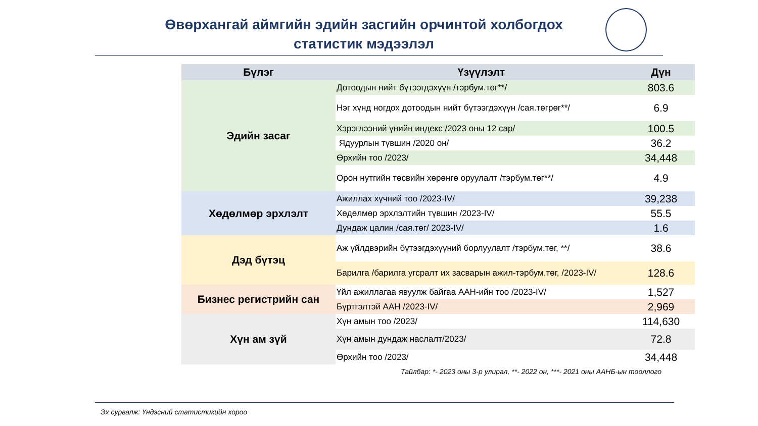Өвөрхангай аймгийн эдийн засгийн орчинтой холбогдох
статистик мэдээлэл
| Бүлэг | Үзүүлэлт | Дүн |
| --- | --- | --- |
| Эдийн засаг | Дотоодын нийт бүтээгдэхүүн /тэрбум.төг**/ | 803.6 |
| | Нэг хүнд ногдох дотоодын нийт бүтээгдэхүүн /сая.төгрөг**/ | 6.9 |
| | Хэрэглээний үнийн индекс /2023 оны 12 сар/ | 100.5 |
| | Ядуурлын түвшин /2020 он/ | 36.2 |
| | Өрхийн тоо /2023/ | 34,448 |
| | Орон нутгийн төсвийн хөрөнгө оруулалт /тэрбум.төг**/ | 4.9 |
| Хөдөлмөр эрхлэлт | Ажиллах хүчний тоо /2023-IV/ | 39,238 |
| | Хөдөлмөр эрхлэлтийн түвшин /2023-IV/ | 55.5 |
| | Дундаж цалин /сая.төг/ 2023-IV/ | 1.6 |
| Дэд бүтэц | Аж үйлдвэрийн бүтээгдэхүүний борлуулалт /тэрбум.төг, **/ | 38.6 |
| | Барилга /барилга угсралт их засварын ажил-тэрбум.төг, /2023-IV/ | 128.6 |
| Бизнес регистрийн сан | Үйл ажиллагаа явуулж байгаа ААН-ийн тоо /2023-IV/ | 1,527 |
| | Бүртгэлтэй ААН /2023-IV/ | 2,969 |
| Хүн ам зүй | Хүн амын тоо /2023/ | 114,630 |
| | Хүн амын дундаж наслалт/2023/ | 72.8 |
| | Өрхийн тоо /2023/ | 34,448 |
Тайлбар: *- 2023 оны 3-р улирал, **- 2022 он, ***- 2021 оны ААНБ-ын тооллого
Эх сурвалж: Үндэсний статистикийн хороо